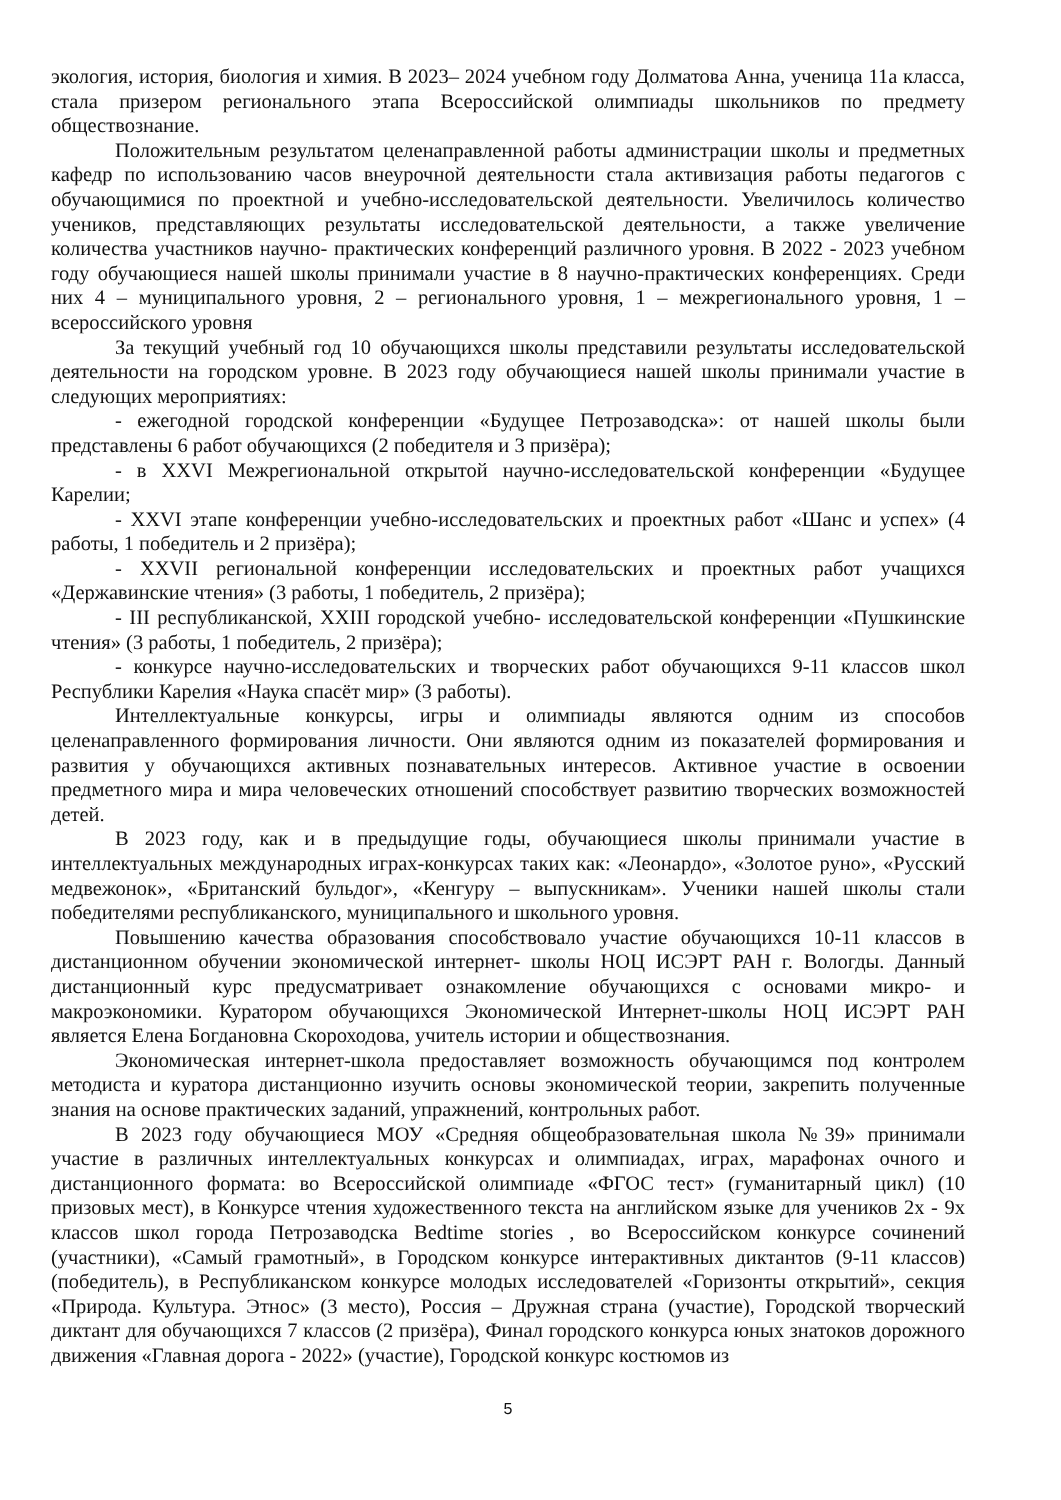экология, история, биология и химия. В 2023– 2024 учебном году Долматова Анна, ученица 11а класса, стала призером регионального этапа Всероссийской олимпиады школьников по предмету обществознание.
Положительным результатом целенаправленной работы администрации школы и предметных кафедр по использованию часов внеурочной деятельности стала активизация работы педагогов с обучающимися по проектной и учебно-исследовательской деятельности. Увеличилось количество учеников, представляющих результаты исследовательской деятельности, а также увеличение количества участников научно- практических конференций различного уровня. В 2022 - 2023 учебном году обучающиеся нашей школы принимали участие в 8 научно-практических конференциях. Среди них 4 – муниципального уровня, 2 – регионального уровня, 1 – межрегионального уровня, 1 – всероссийского уровня
За текущий учебный год 10 обучающихся школы представили результаты исследовательской деятельности на городском уровне. В 2023 году обучающиеся нашей школы принимали участие в следующих мероприятиях:
- ежегодной городской конференции «Будущее Петрозаводска»: от нашей школы были представлены 6 работ обучающихся (2 победителя и 3 призёра);
- в XXVI Межрегиональной открытой научно-исследовательской конференции «Будущее Карелии;
- XXVI этапе конференции учебно-исследовательских и проектных работ «Шанс и успех» (4 работы, 1 победитель и 2 призёра);
- XXVII региональной конференции исследовательских и проектных работ учащихся «Державинские чтения» (3 работы, 1 победитель, 2 призёра);
- III республиканской, XXIII городской учебно- исследовательской конференции «Пушкинские чтения» (3 работы, 1 победитель, 2 призёра);
- конкурсе научно-исследовательских и творческих работ обучающихся 9-11 классов школ Республики Карелия «Наука спасёт мир» (3 работы).
Интеллектуальные конкурсы, игры и олимпиады являются одним из способов целенаправленного формирования личности. Они являются одним из показателей формирования и развития у обучающихся активных познавательных интересов. Активное участие в освоении предметного мира и мира человеческих отношений способствует развитию творческих возможностей детей.
В 2023 году, как и в предыдущие годы, обучающиеся школы принимали участие в интеллектуальных международных играх-конкурсах таких как: «Леонардо», «Золотое руно», «Русский медвежонок», «Британский бульдог», «Кенгуру – выпускникам». Ученики нашей школы стали победителями республиканского, муниципального и школьного уровня.
Повышению качества образования способствовало участие обучающихся 10-11 классов в дистанционном обучении экономической интернет- школы НОЦ ИСЭРТ РАН г. Вологды. Данный дистанционный курс предусматривает ознакомление обучающихся с основами микро- и макроэкономики. Куратором обучающихся Экономической Интернет-школы НОЦ ИСЭРТ РАН является Елена Богдановна Скороходова, учитель истории и обществознания.
Экономическая интернет-школа предоставляет возможность обучающимся под контролем методиста и куратора дистанционно изучить основы экономической теории, закрепить полученные знания на основе практических заданий, упражнений, контрольных работ.
В 2023 году обучающиеся МОУ «Средняя общеобразовательная школа №39» принимали участие в различных интеллектуальных конкурсах и олимпиадах, играх, марафонах очного и дистанционного формата: во Всероссийской олимпиаде «ФГОС тест» (гуманитарный цикл) (10 призовых мест), в Конкурсе чтения художественного текста на английском языке для учеников 2х - 9х классов школ города Петрозаводска Bedtime stories , во Всероссийском конкурсе сочинений (участники), «Самый грамотный», в Городском конкурсе интерактивных диктантов (9-11 классов) (победитель), в Республиканском конкурсе молодых исследователей «Горизонты открытий», секция «Природа. Культура. Этнос» (3 место), Россия – Дружная страна (участие), Городской творческий диктант для обучающихся 7 классов (2 призёра), Финал городского конкурса юных знатоков дорожного движения «Главная дорога - 2022» (участие), Городской конкурс костюмов из
5